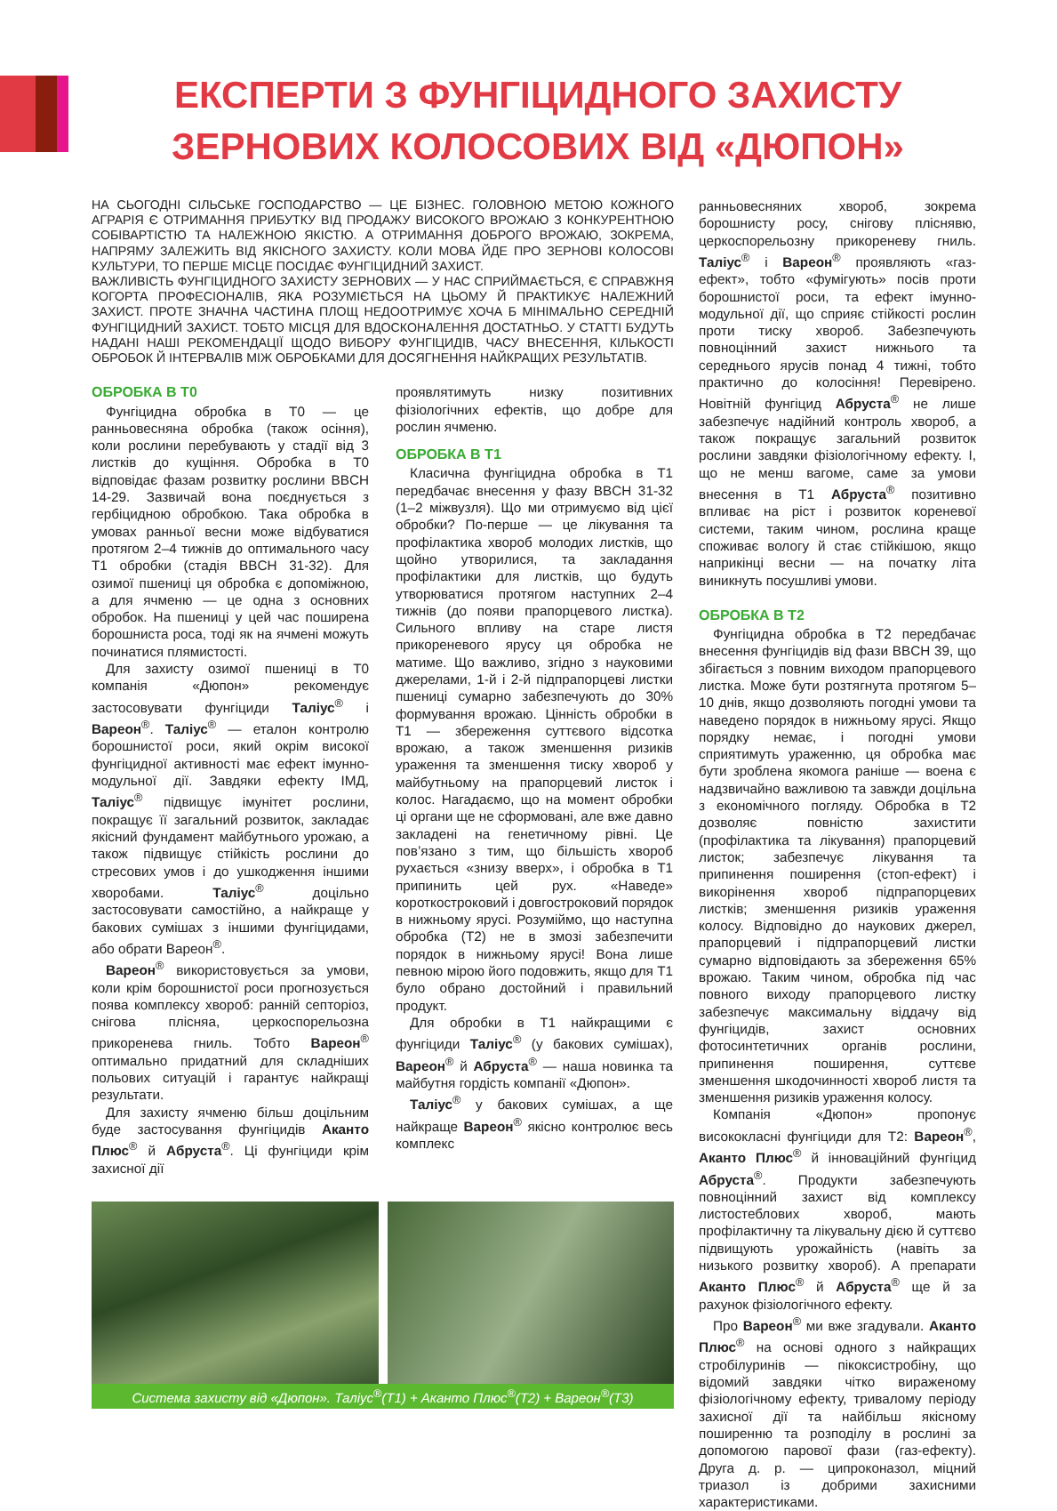ЕКСПЕРТИ З ФУНГІЦИДНОГО ЗАХИСТУ ЗЕРНОВИХ КОЛОСОВИХ ВІД «ДЮПОН»
НА СЬОГОДНІ СІЛЬСЬКЕ ГОСПОДАРСТВО — ЦЕ БІЗНЕС. ГОЛОВНОЮ МЕТОЮ КОЖНОГО АГРАРІЯ Є ОТРИМАННЯ ПРИБУТКУ ВІД ПРОДАЖУ ВИСОКОГО ВРОЖАЮ З КОНКУРЕНТНОЮ СОБІВАРТІСТЮ ТА НАЛЕЖНОЮ ЯКІСТЮ. А ОТРИМАННЯ ДОБРОГО ВРОЖАЮ, ЗОКРЕМА, НАПРЯМУ ЗАЛЕЖИТЬ ВІД ЯКІСНОГО ЗАХИСТУ. КОЛИ МОВА ЙДЕ ПРО ЗЕРНОВІ КОЛОСОВІ КУЛЬТУРИ, ТО ПЕРШЕ МІСЦЕ ПОСІДАЄ ФУНГІЦИДНИЙ ЗАХИСТ.
ВАЖЛИВІСТЬ ФУНГІЦИДНОГО ЗАХИСТУ ЗЕРНОВИХ — У НАС СПРИЙМАЄТЬСЯ, Є СПРАВЖНЯ КОГОРТА ПРОФЕСІОНАЛІВ, ЯКА РОЗУМІЄТЬСЯ НА ЦЬОМУ Й ПРАКТИКУЄ НАЛЕЖНИЙ ЗАХИСТ. ПРОТЕ ЗНАЧНА ЧАСТИНА ПЛОЩ НЕДООТРИМУЄ ХОЧА Б МІНІМАЛЬНО СЕРЕДНІЙ ФУНГІЦИДНИЙ ЗАХИСТ. ТОБТО МІСЦЯ ДЛЯ ВДОСКОНАЛЕННЯ ДОСТАТНЬО. У СТАТТІ БУДУТЬ НАДАНІ НАШІ РЕКОМЕНДАЦІЇ ЩОДО ВИБОРУ ФУНГІЦИДІВ, ЧАСУ ВНЕСЕННЯ, КІЛЬКОСТІ ОБРОБОК Й ІНТЕРВАЛІВ МІЖ ОБРОБКАМИ ДЛЯ ДОСЯГНЕННЯ НАЙКРАЩИХ РЕЗУЛЬТАТІВ.
ОБРОБКА В Т0
Фунгіцидна обробка в Т0 — це ранньовесняна обробка (також осіння), коли рослини перебувають у стадії від 3 листків до кущіння. Обробка в Т0 відповідає фазам розвитку рослини BBCH 14-29. Зазвичай вона поєднується з гербіцидною обробкою. Така обробка в умовах ранньої весни може відбуватися протягом 2–4 тижнів до оптимального часу Т1 обробки (стадія BBCH 31-32). Для озимої пшениці ця обробка є допоміжною, а для ячменю — це одна з основних обробок. На пшениці у цей час поширена борошниста роса, тоді як на ячмені можуть починатися плямистості.
Для захисту озимої пшениці в Т0 компанія «Дюпон» рекомендує застосовувати фунгіциди Таліус<sup>®</sup> і Вареон<sup>®</sup>. Таліус<sup>®</sup> — еталон контролю борошнистої роси, який окрім високої фунгіцидної активності має ефект імунно-модульної дії. Завдяки ефекту ІМД, Таліус<sup>®</sup> підвищує імунітет рослини, покращує її загальний розвиток, закладає якісний фундамент майбутнього урожаю, а також підвищує стійкість рослини до стресових умов і до ушкодження іншими хворобами. Таліус<sup>®</sup> доцільно застосовувати самостійно, а найкраще у бакових сумішах з іншими фунгіцидами, або обрати Вареон<sup>®</sup>.
Вареон<sup>®</sup> використовується за умови, коли крім борошнистої роси прогнозується поява комплексу хвороб: ранній септоріоз, снігова плісняа, церкоспорельозна прикоренева гниль. Тобто Вареон<sup>®</sup> оптимально придатний для складніших польових ситуацій і гарантує найкращі результати.
Для захисту ячменю більш доцільним буде застосування фунгіцидів Аканто Плюс<sup>®</sup> й Абруста<sup>®</sup>. Ці фунгіциди крім захисної дії
проявлятимуть низку позитивних фізіологічних ефектів, що добре для рослин ячменю.
ОБРОБКА В Т1
Класична фунгіцидна обробка в Т1 передбачає внесення у фазу BBCH 31-32 (1–2 міжвузля). Що ми отримуємо від цієї обробки? По-перше — це лікування та профілактика хвороб молодих листків, що щойно утворилися, та закладання профілактики для листків, що будуть утворюватися протягом наступних 2–4 тижнів (до появи прапорцевого листка). Сильного впливу на старе листя прикореневого ярусу ця обробка не матиме. Що важливо, згідно з науковими джерелами, 1-й і 2-й підпрапорцеві листки пшениці сумарно забезпечують до 30% формування врожаю. Цінність обробки в Т1 — збереження суттєвого відсотка врожаю, а також зменшення ризиків ураження та зменшення тиску хвороб у майбутньому на прапорцевий листок і колос. Нагадаємо, що на момент обробки ці органи ще не сформовані, але вже давно закладені на генетичному рівні. Це пов’язано з тим, що більшість хвороб рухається «знизу вверх», і обробка в Т1 припинить цей рух. «Наведе» короткостроковий і довгостроковий порядок в нижньому ярусі. Розуміймо, що наступна обробка (Т2) не в змозі забезпечити порядок в нижньому ярусі! Вона лише певною мірою його подовжить, якщо для Т1 було обрано достойний і правильний продукт.
Для обробки в Т1 найкращими є фунгіциди Таліус<sup>®</sup> (у бакових сумішах), Вареон<sup>®</sup> й Абруста<sup>®</sup> — наша новинка та майбутня гордість компанії «Дюпон».
Таліус<sup>®</sup> у бакових сумішах, а ще найкраще Вареон<sup>®</sup> якісно контролює весь комплекс
Система захисту від «Дюпон». Таліус<sup>®</sup>(Т1) + Аканто Плюс<sup>®</sup>(Т2) + Вареон<sup>®</sup>(Т3)
ранньовесняних хвороб, зокрема борошнисту росу, снігову пліснявю, церкоспорельозну прикореневу гниль. Таліус<sup>®</sup> і Вареон<sup>®</sup> проявляють «газ-ефект», тобто «фумігують» посів проти борошнистої роси, та ефект імунно-модульної дії, що сприяє стійкості рослин проти тиску хвороб. Забезпечують повноцінний захист нижнього та середнього ярусів понад 4 тижні, тобто практично до колосіння! Перевірено. Новітній фунгіцид Абруста<sup>®</sup> не лише забезпечує надійний контроль хвороб, а також покращує загальний розвиток рослини завдяки фізіологічному ефекту. І, що не менш вагоме, саме за умови внесення в Т1 Абруста<sup>®</sup> позитивно впливає на ріст і розвиток кореневої системи, таким чином, рослина краще споживає вологу й стає стійкішою, якщо наприкінці весни — на початку літа виникнуть посушливі умови.
ОБРОБКА В Т2
Фунгіцидна обробка в Т2 передбачає внесення фунгіцидів від фази BBCH 39, що збігається з повним виходом прапорцевого листка. Може бути розтягнута протягом 5–10 днів, якщо дозволяють погодні умови та наведено порядок в нижньому ярусі. Якщо порядку немає, і погодні умови сприятимуть ураженню, ця обробка має бути зроблена якомога раніше — воена є надзвичайно важливою та завжди доцільна з економічного погляду. Обробка в Т2 дозволяє повністю захистити (профілактика та лікування) прапорцевий листок; забезпечує лікування та припинення поширення (стоп-ефект) і викорінення хвороб підпрапорцевих листків; зменшення ризиків ураження колосу. Відповідно до наукових джерел, прапорцевий і підпрапорцевий листки сумарно відповідають за збереження 65% врожаю. Таким чином, обробка під час повного виходу прапорцевого листку забезпечує максимальну віддачу від фунгіцидів, захист основних фотосинтетичних органів рослини, припинення поширення, суттєве зменшення шкодочинності хвороб листя та зменшення ризиків ураження колосу.
Компанія «Дюпон» пропонує висококласні фунгіциди для Т2: Вареон<sup>®</sup>, Аканто Плюс<sup>®</sup> й інноваційний фунгіцид Абруста<sup>®</sup>. Продукти забезпечують повноцінний захист від комплексу листостеблових хвороб, мають профілактичну та лікувальну дією й суттєво підвищують урожайність (навіть за низького розвитку хвороб). А препарати Аканто Плюс<sup>®</sup> й Абруста<sup>®</sup> ще й за рахунок фізіологічного ефекту.
Про Вареон<sup>®</sup> ми вже згадували. Аканто Плюс<sup>®</sup> на основі одного з найкращих стробілуринів — пікоксистробіну, що відомий завдяки чітко вираженому фізіологічному ефекту, тривалому періоду захисної дії та найбільш якісному поширенню та розподілу в рослині за допомогою парової фази (газ-ефекту). Друга д. р. — ципроконазол, міцний триазол із добрими захисними характеристиками.